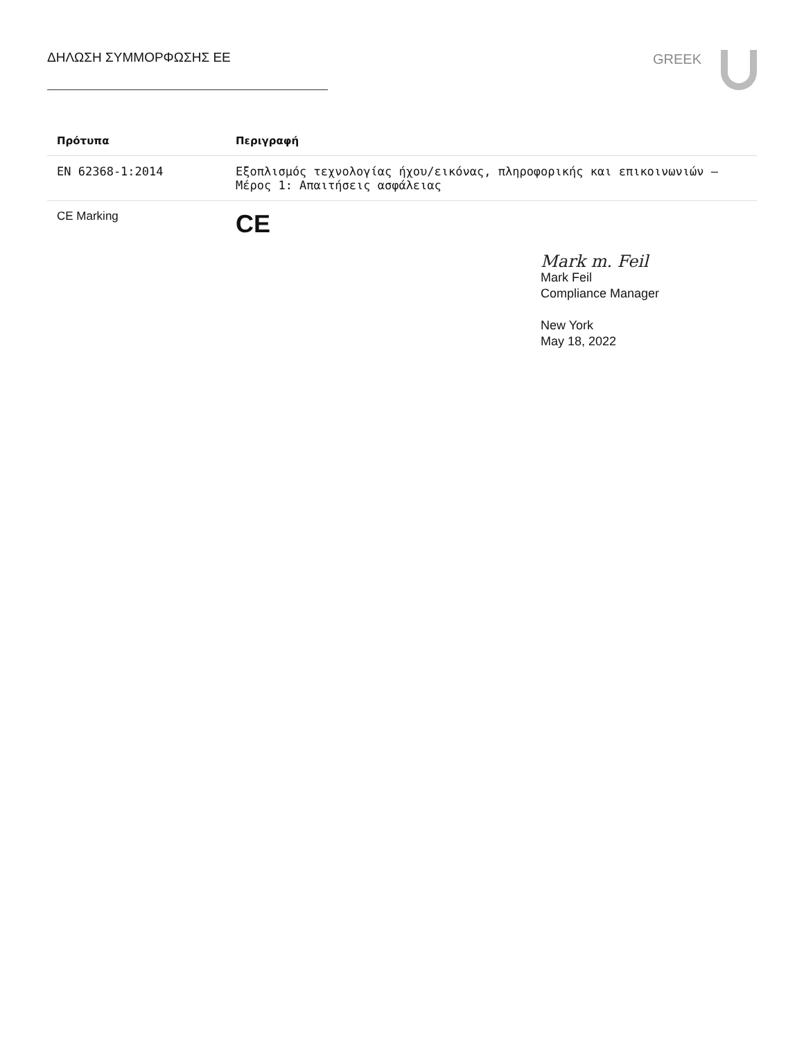ΔΗΛΩΣΗ ΣΥΜΜΟΡΦΩΣΗΣ ΕΕ GREEK
| Πρότυπα | Περιγραφή |
| --- | --- |
| EN 62368-1:2014 | Εξοπλισμός τεχνολογίας ήχου/εικόνας, πληροφορικής και επικοινωνιών – Μέρος 1: Απαιτήσεις ασφάλειας |
| CE Marking | CE |
Mark m. Feil
Mark Feil
Compliance Manager
New York
May 18, 2022